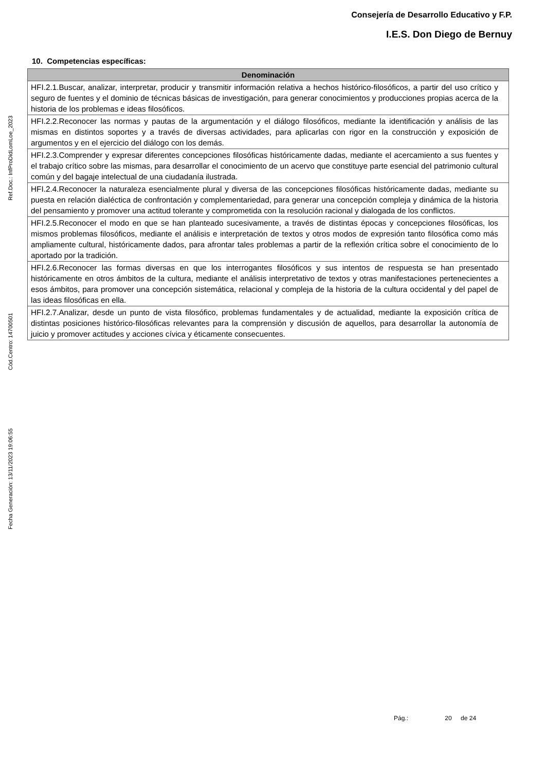Consejería de Desarrollo Educativo y F.P.
I.E.S. Don Diego de Bernuy
10. Competencias específicas:
| Denominación |
| --- |
| HFI.2.1.Buscar, analizar, interpretar, producir y transmitir información relativa a hechos histórico-filosóficos, a partir del uso crítico y seguro de fuentes y el dominio de técnicas básicas de investigación, para generar conocimientos y producciones propias acerca de la historia de los problemas e ideas filosóficos. |
| HFI.2.2.Reconocer las normas y pautas de la argumentación y el diálogo filosóficos, mediante la identificación y análisis de las mismas en distintos soportes y a través de diversas actividades, para aplicarlas con rigor en la construcción y exposición de argumentos y en el ejercicio del diálogo con los demás. |
| HFI.2.3.Comprender y expresar diferentes concepciones filosóficas históricamente dadas, mediante el acercamiento a sus fuentes y el trabajo crítico sobre las mismas, para desarrollar el conocimiento de un acervo que constituye parte esencial del patrimonio cultural común y del bagaje intelectual de una ciudadanía ilustrada. |
| HFI.2.4.Reconocer la naturaleza esencialmente plural y diversa de las concepciones filosóficas históricamente dadas, mediante su puesta en relación dialéctica de confrontación y complementariedad, para generar una concepción compleja y dinámica de la historia del pensamiento y promover una actitud tolerante y comprometida con la resolución racional y dialogada de los conflictos. |
| HFI.2.5.Reconocer el modo en que se han planteado sucesivamente, a través de distintas épocas y concepciones filosóficas, los mismos problemas filosóficos, mediante el análisis e interpretación de textos y otros modos de expresión tanto filosófica como más ampliamente cultural, históricamente dados, para afrontar tales problemas a partir de la reflexión crítica sobre el conocimiento de lo aportado por la tradición. |
| HFI.2.6.Reconocer las formas diversas en que los interrogantes filosóficos y sus intentos de respuesta se han presentado históricamente en otros ámbitos de la cultura, mediante el análisis interpretativo de textos y otras manifestaciones pertenecientes a esos ámbitos, para promover una concepción sistemática, relacional y compleja de la historia de la cultura occidental y del papel de las ideas filosóficas en ella. |
| HFI.2.7.Analizar, desde un punto de vista filosófico, problemas fundamentales y de actualidad, mediante la exposición crítica de distintas posiciones histórico-filosóficas relevantes para la comprensión y discusión de aquellos, para desarrollar la autonomía de juicio y promover actitudes y acciones cívica y éticamente consecuentes. |
Ref.Doc.: InfProDidLomLoe_2023
Cód.Centro: 14700501
Fecha Generación: 13/11/2023 19:06:55
Pág.: 20 de 24